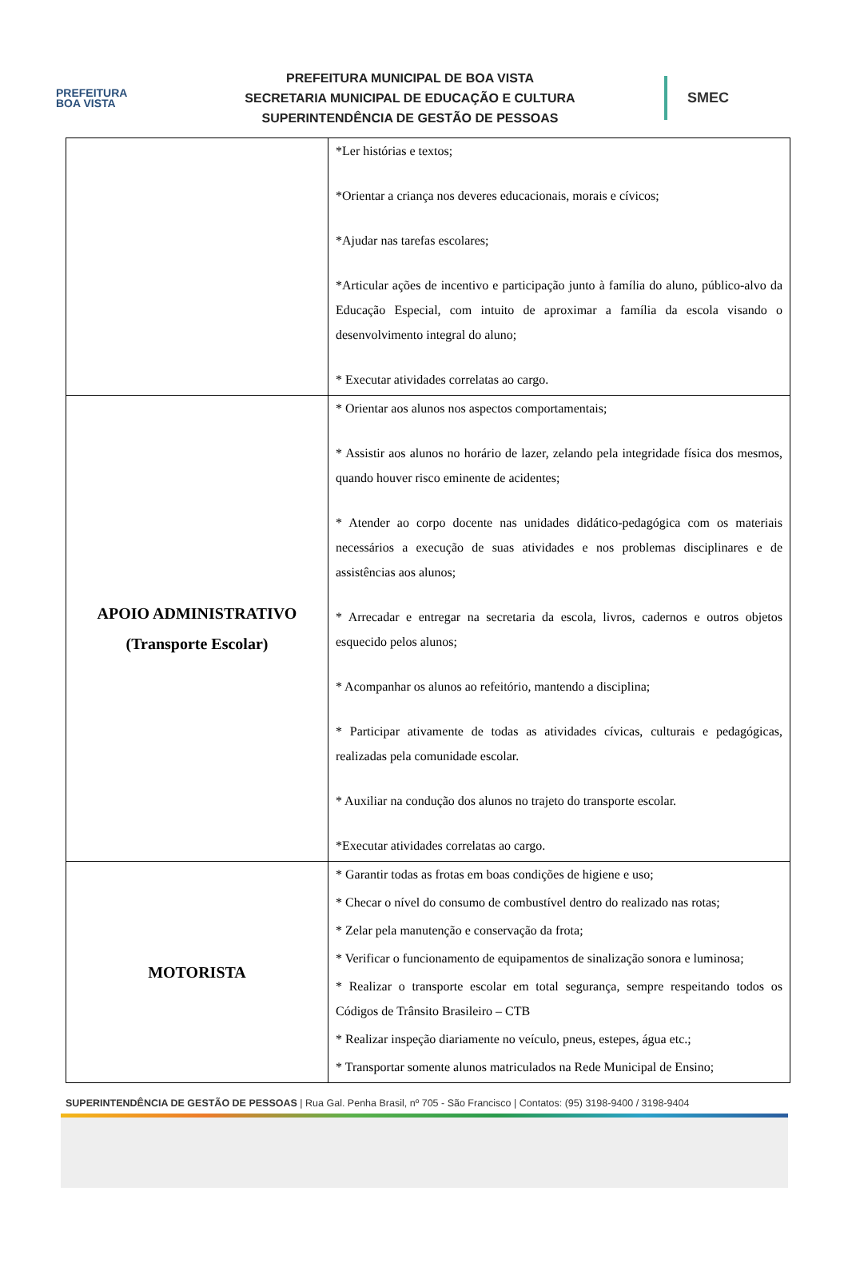PREFEITURA
BOA VISTA
PREFEITURA MUNICIPAL DE BOA VISTA
SECRETARIA MUNICIPAL DE EDUCAÇÃO E CULTURA
SUPERINTENDÊNCIA DE GESTÃO DE PESSOAS
SMEC
| | *Ler histórias e textos; *Orientar a criança nos deveres educacionais, morais e cívicos; *Ajudar nas tarefas escolares; *Articular ações de incentivo e participação junto à família do aluno, público-alvo da Educação Especial, com intuito de aproximar a família da escola visando o desenvolvimento integral do aluno; * Executar atividades correlatas ao cargo. |
| APOIO ADMINISTRATIVO (Transporte Escolar) | * Orientar aos alunos nos aspectos comportamentais; * Assistir aos alunos no horário de lazer, zelando pela integridade física dos mesmos, quando houver risco eminente de acidentes; * Atender ao corpo docente nas unidades didático-pedagógica com os materiais necessários a execução de suas atividades e nos problemas disciplinares e de assistências aos alunos; * Arrecadar e entregar na secretaria da escola, livros, cadernos e outros objetos esquecido pelos alunos; * Acompanhar os alunos ao refeitório, mantendo a disciplina; * Participar ativamente de todas as atividades cívicas, culturais e pedagógicas, realizadas pela comunidade escolar. * Auxiliar na condução dos alunos no trajeto do transporte escolar. *Executar atividades correlatas ao cargo. |
| MOTORISTA | * Garantir todas as frotas em boas condições de higiene e uso; * Checar o nível do consumo de combustível dentro do realizado nas rotas; * Zelar pela manutenção e conservação da frota; * Verificar o funcionamento de equipamentos de sinalização sonora e luminosa; * Realizar o transporte escolar em total segurança, sempre respeitando todos os Códigos de Trânsito Brasileiro – CTB * Realizar inspeção diariamente no veículo, pneus, estepes, água etc.; * Transportar somente alunos matriculados na Rede Municipal de Ensino; |
SUPERINTENDÊNCIA DE GESTÃO DE PESSOAS | Rua Gal. Penha Brasil, nº 705 - São Francisco | Contatos: (95) 3198-9400 / 3198-9404